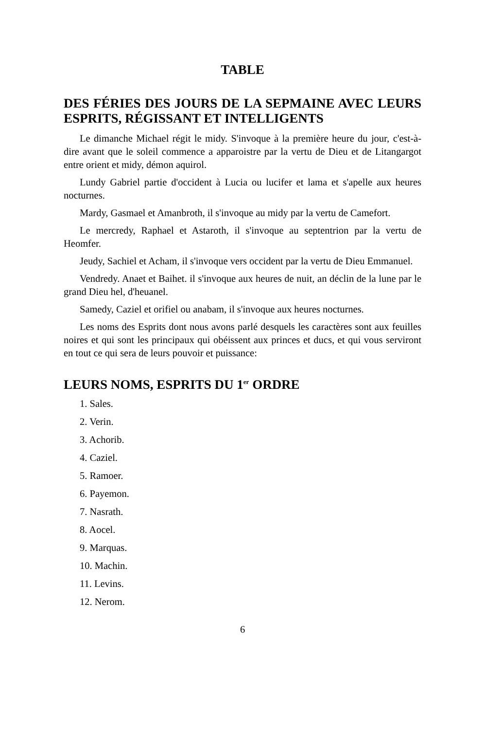TABLE
DES FÉRIES DES JOURS DE LA SEPMAINE AVEC LEURS ESPRITS, RÉGISSANT ET INTELLIGENTS
Le dimanche Michael régit le midy. S'invoque à la première heure du jour, c'est-à-dire avant que le soleil commence a apparoistre par la vertu de Dieu et de Litangargot entre orient et midy, démon aquirol.
Lundy Gabriel partie d'occident à Lucia ou lucifer et lama et s'apelle aux heures nocturnes.
Mardy, Gasmael et Amanbroth, il s'invoque au midy par la vertu de Camefort.
Le mercredy, Raphael et Astaroth, il s'invoque au septentrion par la vertu de Heomfer.
Jeudy, Sachiel et Acham, il s'invoque vers occident par la vertu de Dieu Emmanuel.
Vendredy. Anaet et Baihet. il s'invoque aux heures de nuit, an déclin de la lune par le grand Dieu hel, d'heuanel.
Samedy, Caziel et orifiel ou anabam, il s'invoque aux heures nocturnes.
Les noms des Esprits dont nous avons parlé desquels les caractères sont aux feuilles noires et qui sont les principaux qui obéissent aux princes et ducs, et qui vous serviront en tout ce qui sera de leurs pouvoir et puissance:
LEURS NOMS, ESPRITS DU 1<sup>er</sup> ORDRE
1. Sales.
2. Verin.
3. Achorib.
4. Caziel.
5. Ramoer.
6. Payemon.
7. Nasrath.
8. Aocel.
9. Marquas.
10. Machin.
11. Levins.
12. Nerom.
6